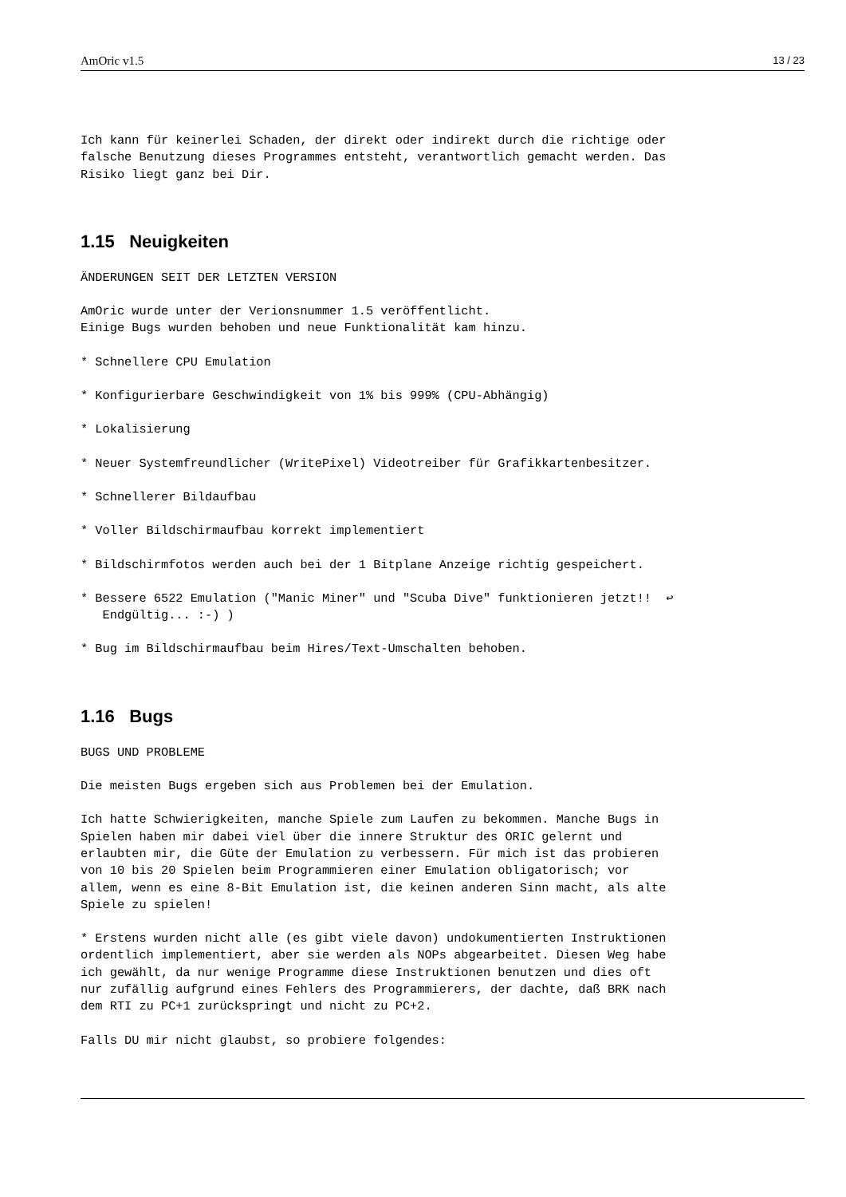AmOric v1.5 13 / 23
Ich kann für keinerlei Schaden, der direkt oder indirekt durch die richtige oder
falsche Benutzung dieses Programmes entsteht, verantwortlich gemacht werden. Das
Risiko liegt ganz bei Dir.
1.15 Neuigkeiten
ÄNDERUNGEN SEIT DER LETZTEN VERSION
AmOric wurde unter der Verionsnummer 1.5 veröffentlicht.
Einige Bugs wurden behoben und neue Funktionalität kam hinzu.
* Schnellere CPU Emulation
* Konfigurierbare Geschwindigkeit von 1% bis 999% (CPU-Abhängig)
* Lokalisierung
* Neuer Systemfreundlicher (WritePixel) Videotreiber für Grafikkartenbesitzer.
* Schnellerer Bildaufbau
* Voller Bildschirmaufbau korrekt implementiert
* Bildschirmfotos werden auch bei der 1 Bitplane Anzeige richtig gespeichert.
* Bessere 6522 Emulation ("Manic Miner" und "Scuba Dive" funktionieren jetzt!!  ↩
   Endgültig... :-) )
* Bug im Bildschirmaufbau beim Hires/Text-Umschalten behoben.
1.16 Bugs
BUGS UND PROBLEME
Die meisten Bugs ergeben sich aus Problemen bei der Emulation.
Ich hatte Schwierigkeiten, manche Spiele zum Laufen zu bekommen. Manche Bugs in
Spielen haben mir dabei viel über die innere Struktur des ORIC gelernt und
erlaubten mir, die Güte der Emulation zu verbessern. Für mich ist das probieren
von 10 bis 20 Spielen beim Programmieren einer Emulation obligatorisch; vor
allem, wenn es eine 8-Bit Emulation ist, die keinen anderen Sinn macht, als alte
Spiele zu spielen!
* Erstens wurden nicht alle (es gibt viele davon) undokumentierten Instruktionen
ordentlich implementiert, aber sie werden als NOPs abgearbeitet. Diesen Weg habe
ich gewählt, da nur wenige Programme diese Instruktionen benutzen und dies oft
nur zufällig aufgrund eines Fehlers des Programmierers, der dachte, daß BRK nach
dem RTI zu PC+1 zurückspringt und nicht zu PC+2.
Falls DU mir nicht glaubst, so probiere folgendes: